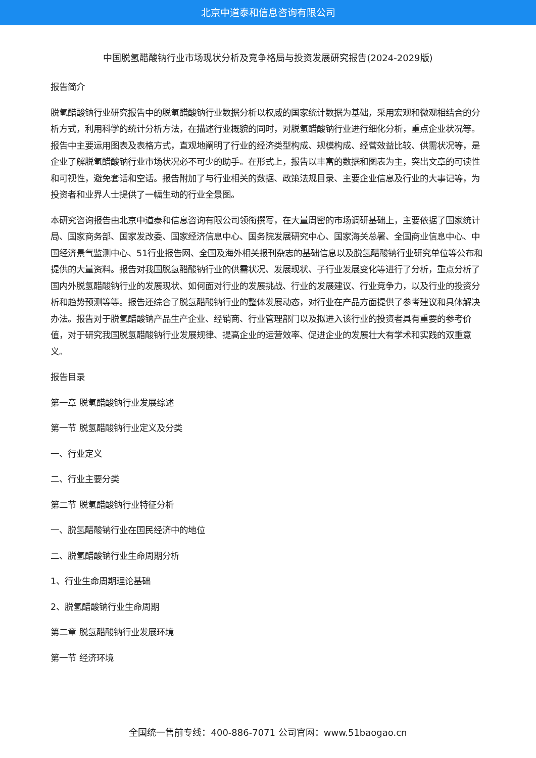北京中道泰和信息咨询有限公司
中国脱氢醋酸钠行业市场现状分析及竞争格局与投资发展研究报告(2024-2029版)
报告简介
脱氢醋酸钠行业研究报告中的脱氢醋酸钠行业数据分析以权威的国家统计数据为基础，采用宏观和微观相结合的分析方式，利用科学的统计分析方法，在描述行业概貌的同时，对脱氢醋酸钠行业进行细化分析，重点企业状况等。报告中主要运用图表及表格方式，直观地阐明了行业的经济类型构成、规模构成、经营效益比较、供需状况等，是企业了解脱氢醋酸钠行业市场状况必不可少的助手。在形式上，报告以丰富的数据和图表为主，突出文章的可读性和可视性，避免套话和空话。报告附加了与行业相关的数据、政策法规目录、主要企业信息及行业的大事记等，为投资者和业界人士提供了一幅生动的行业全景图。
本研究咨询报告由北京中道泰和信息咨询有限公司领衔撰写，在大量周密的市场调研基础上，主要依据了国家统计局、国家商务部、国家发改委、国家经济信息中心、国务院发展研究中心、国家海关总署、全国商业信息中心、中国经济景气监测中心、51行业报告网、全国及海外相关报刊杂志的基础信息以及脱氢醋酸钠行业研究单位等公布和提供的大量资料。报告对我国脱氢醋酸钠行业的供需状况、发展现状、子行业发展变化等进行了分析，重点分析了国内外脱氢醋酸钠行业的发展现状、如何面对行业的发展挑战、行业的发展建议、行业竞争力，以及行业的投资分析和趋势预测等等。报告还综合了脱氢醋酸钠行业的整体发展动态，对行业在产品方面提供了参考建议和具体解决办法。报告对于脱氢醋酸钠产品生产企业、经销商、行业管理部门以及拟进入该行业的投资者具有重要的参考价值，对于研究我国脱氢醋酸钠行业发展规律、提高企业的运营效率、促进企业的发展壮大有学术和实践的双重意义。
报告目录
第一章 脱氢醋酸钠行业发展综述
第一节 脱氢醋酸钠行业定义及分类
一、行业定义
二、行业主要分类
第二节 脱氢醋酸钠行业特征分析
一、脱氢醋酸钠行业在国民经济中的地位
二、脱氢醋酸钠行业生命周期分析
1、行业生命周期理论基础
2、脱氢醋酸钠行业生命周期
第二章 脱氢醋酸钠行业发展环境
第一节 经济环境
全国统一售前专线：400-886-7071 公司官网：www.51baogao.cn